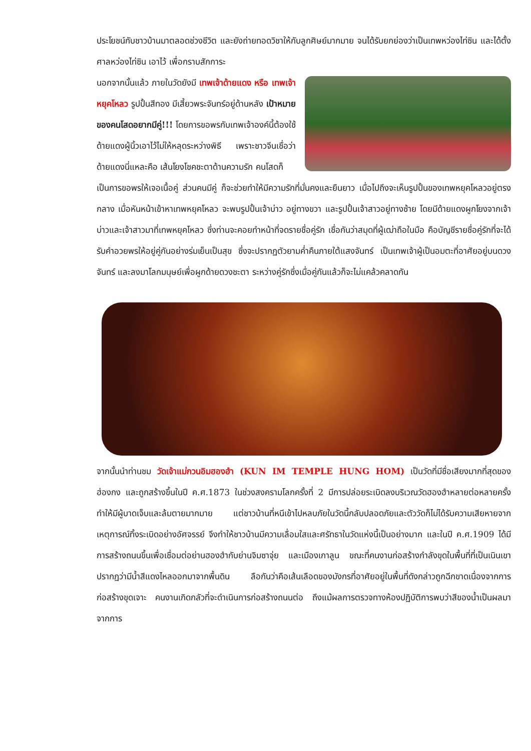ประโยชน์กับชาวบ้านมาตลอดช่วงชีวิต และยังถ่ายทอดวิชาให้กับลูกศิษย์มากมาย จนได้รับยกย่องว่าเป็นเทพหว่องไท่ซิน และได้ตั้งศาลหว่องไท่ซิน เอาไว้ เพื่อกราบสักการะ
นอกจากนั้นแล้ว ภายในวัดยังมี เทพเจ้าด้ายแดง หรือ เทพเจ้าหยุคโหลว รูปปั้นสีทอง มีเสี้ยวพระจันทร์อยู่ด้านหลัง เป้าหมายของคนโสดอยากมีคู่!!! โดยการขอพรกับเทพเจ้าองค์นี้ต้องใช้ด้ายแดงผู้นิ้วเอาไว้ไม่ให้หลุดระหว่างพิธี เพราะชาวจีนเชื่อว่าด้ายแดงนี่แหละคือ เส้นโยงโชคชะตาด้านความรัก คนโสดก็
เป็นการขอพรให้เจอเนื้อคู่ ส่วนคนมีคู่ ก็จะช่วยทำให้มีความรักที่มั่นคงและยืนยาว เมื่อไปถึงจะเห็นรูปปั้นของเทพหยุคโหลวอยู่ตรงกลาง เมื่อหันหน้าเข้าหาเทพหยุคโหลว จะพบรูปปั้นเจ้าบ่าว อยู่ทางขวา และรูปปั้นเจ้าสาวอยู่ทางซ้าย โดยมีด้ายแดงผูกโยงจากเจ้าบ่าวและเจ้าสาวมาที่เทพหยุคโหลว ซึ่งท่านจะคอยทำหน้าที่จดรายชื่อคู่รัก เชื่อกันว่าสมุดที่ผู้เฒ่าถือในมือ คือบัญชีรายชื่อคู่รักที่จะได้รับคำอวยพรให้อยู่คู่กันอย่างร่มเย็นเป็นสุข ซึ่งจะปรากฏตัวยามค่ำคืนภายใต้แสงจันทร์ เป็นเทพเจ้าผู้เป็นอมตะที่อาศัยอยู่บนดวงจันทร์ และลงมาโลกมนุษย์เพื่อผูกด้ายดวงชะตา ระหว่างคู่รักซึ่งเมื่อคู่กันแล้วก็จะไม่แคล้วคลาดกัน
จากนั้นนำท่านชม วัดเจ้าแม่กวนอิมฮองฮำ (KUN IM TEMPLE HUNG HOM) เป็นวัดที่มีชื่อเสียงมากที่สุดของฮ่องกง และถูกสร้างขึ้นในปี ค.ศ.1873 ในช่วงสงครามโลกครั้งที่ 2 มีการปล่อยระเบิดลงบริเวณวัดฮองฮำหลายต่อหลายครั้ง ทำให้มีผู้บาดเจ็บและล้มตายมากมาย แต่ชาวบ้านที่หนีเข้าไปหลบภัยในวัดนี้กลับปลอดภัยและตัววัดก็ไม่ได้รับความเสียหายจากเหตุการณ์ทิ้งระเบิดอย่างอัศจรรย์ จึงทำให้ชาวบ้านมีความเลื่อมใสและศรัทธาในวัดแห่งนี้เป็นอย่างมาก และในปี ค.ศ.1909 ได้มีการสร้างถนนขึ้นเพื่อเชื่อมต่อย่านฮองฮำกับย่านจิมซาจุ่ย และเมืองเกาลูน ขณะที่คนงานก่อสร้างกำลังขุดในพื้นที่ที่เป็นเนินเขา ปรากฏว่ามีน้ำสีแดงไหลออกมาจากพื้นดิน ลือกันว่าคือเส้นเลือดของมังกรที่อาศัยอยู่ในพื้นที่ดังกล่าวถูกฉีกขาดเนื่องจากการก่อสร้างขุดเจาะ คนงานเกิดกลัวที่จะดำเนินการก่อสร้างถนนต่อ ถึงแม้ผลการตรวจทางห้องปฏิบัติการพบว่าสีของน้ำเป็นผลมาจากการ